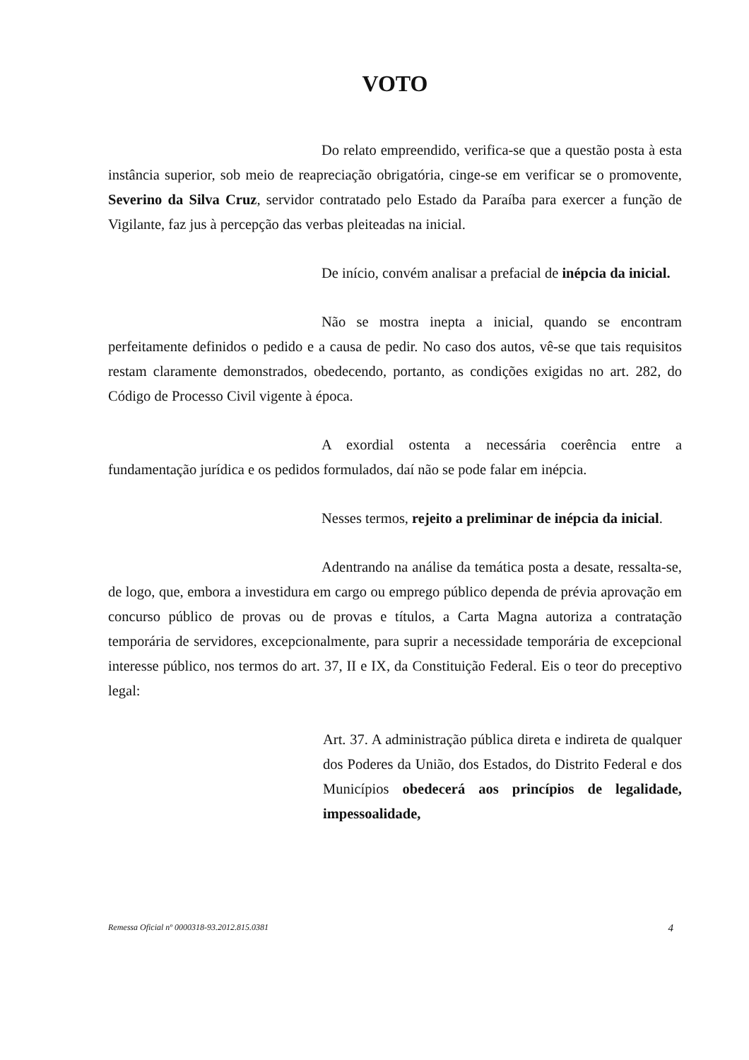VOTO
Do relato empreendido, verifica-se que a questão posta à esta instância superior, sob meio de reapreciação obrigatória, cinge-se em verificar se o promovente, Severino da Silva Cruz, servidor contratado pelo Estado da Paraíba para exercer a função de Vigilante, faz jus à percepção das verbas pleiteadas na inicial.
De início, convém analisar a prefacial de inépcia da inicial.
Não se mostra inepta a inicial, quando se encontram perfeitamente definidos o pedido e a causa de pedir. No caso dos autos, vê-se que tais requisitos restam claramente demonstrados, obedecendo, portanto, as condições exigidas no art. 282, do Código de Processo Civil vigente à época.
A exordial ostenta a necessária coerência entre a fundamentação jurídica e os pedidos formulados, daí não se pode falar em inépcia.
Nesses termos, rejeito a preliminar de inépcia da inicial.
Adentrando na análise da temática posta a desate, ressalta-se, de logo, que, embora a investidura em cargo ou emprego público dependa de prévia aprovação em concurso público de provas ou de provas e títulos, a Carta Magna autoriza a contratação temporária de servidores, excepcionalmente, para suprir a necessidade temporária de excepcional interesse público, nos termos do art. 37, II e IX, da Constituição Federal. Eis o teor do preceptivo legal:
Art. 37. A administração pública direta e indireta de qualquer dos Poderes da União, dos Estados, do Distrito Federal e dos Municípios obedecerá aos princípios de legalidade, impessoalidade,
Remessa Oficial nº 0000318-93.2012.815.0381 4